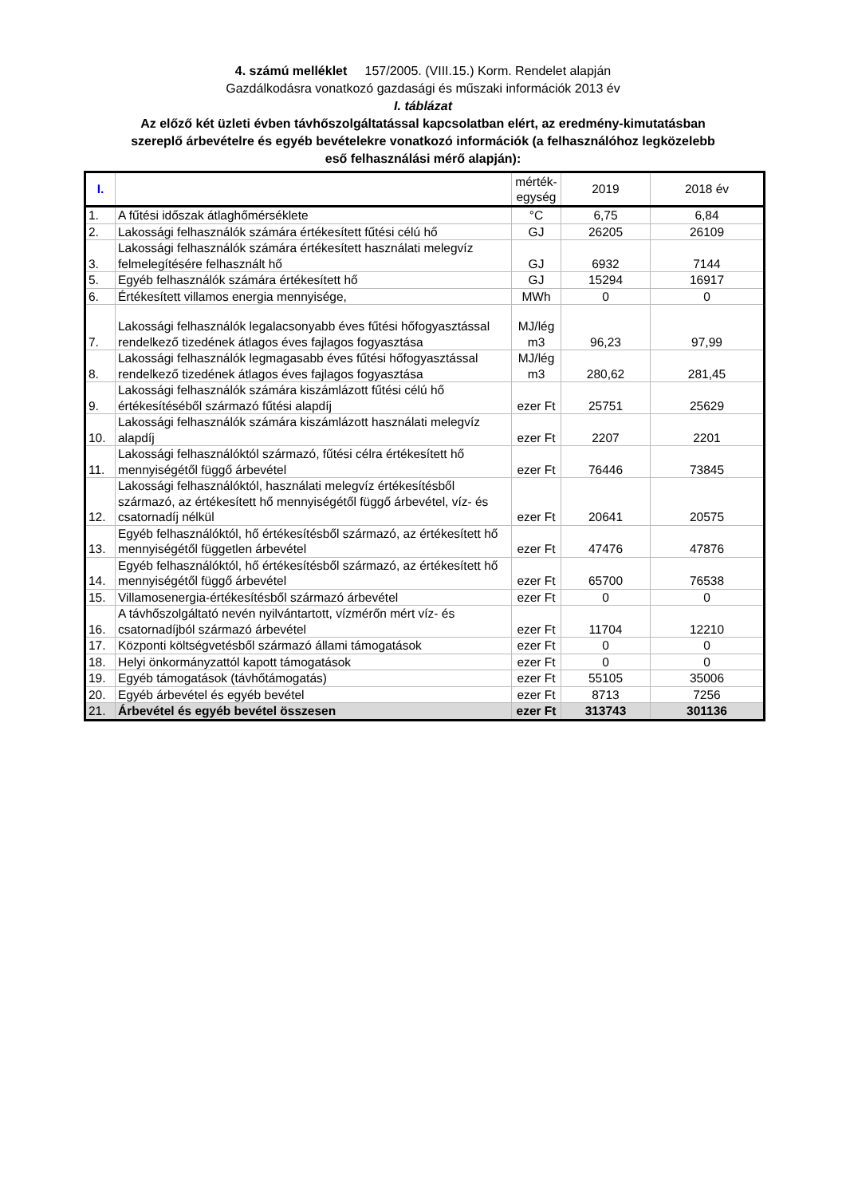4. számú melléklet 157/2005. (VIII.15.) Korm. Rendelet alapján
Gazdálkodásra vonatkozó gazdasági és műszaki információk 2013 év
I. táblázat
Az előző két üzleti évben távhőszolgáltatással kapcsolatban elért, az eredmény-kimutatásban
szereplő árbevételre és egyéb bevételekre vonatkozó információk (a felhasználóhoz legközelebb
eső felhasználási mérő alapján):
| I. | | mérték- egység | 2019 | 2018 év |
| --- | --- | --- | --- | --- |
| 1. | A fűtési időszak átlaghőmérséklete | °C | 6,75 | 6,84 |
| 2. | Lakossági felhasználók számára értékesített fűtési célú hő | GJ | 26205 | 26109 |
| 3. | Lakossági felhasználók számára értékesített használati melegvíz felmelegítésére felhasznált hő | GJ | 6932 | 7144 |
| 5. | Egyéb felhasználók számára értékesített hő | GJ | 15294 | 16917 |
| 6. | Értékesített villamos energia mennyisége, | MWh | 0 | 0 |
| 7. | Lakossági felhasználók legalacsonyabb éves fűtési hőfogyasztással rendelkező tizedének átlagos éves fajlagos fogyasztása | MJ/lég m3 | 96,23 | 97,99 |
| 8. | Lakossági felhasználók legmagasabb éves fűtési hőfogyasztással rendelkező tizedének átlagos éves fajlagos fogyasztása | MJ/lég m3 | 280,62 | 281,45 |
| 9. | Lakossági felhasználók számára kiszámlázott fűtési célú hő értékesítéséből származó fűtési alapdíj | ezer Ft | 25751 | 25629 |
| 10. | Lakossági felhasználók számára kiszámlázott használati melegvíz alapdíj | ezer Ft | 2207 | 2201 |
| 11. | Lakossági felhasználóktól származó, fűtési célra értékesített hő mennyiségétől függő árbevétel | ezer Ft | 76446 | 73845 |
| 12. | Lakossági felhasználóktól, használati melegvíz értékesítésből származó, az értékesített hő mennyiségétől függő árbevétel, víz- és csatornadíj nélkül | ezer Ft | 20641 | 20575 |
| 13. | Egyéb felhasználóktól, hő értékesítésből származó, az értékesített hő mennyiségétől független árbevétel | ezer Ft | 47476 | 47876 |
| 14. | Egyéb felhasználóktól, hő értékesítésből származó, az értékesített hő mennyiségétől függő árbevétel | ezer Ft | 65700 | 76538 |
| 15. | Villamosenergia-értékesítésből származó árbevétel | ezer Ft | 0 | 0 |
| 16. | A távhőszolgáltató nevén nyilvántartott, vízmérőn mért víz- és csatornadíjból származó árbevétel | ezer Ft | 11704 | 12210 |
| 17. | Központi költségvetésből származó állami támogatások | ezer Ft | 0 | 0 |
| 18. | Helyi önkormányzattól kapott támogatások | ezer Ft | 0 | 0 |
| 19. | Egyéb támogatások (távhőtámogatás) | ezer Ft | 55105 | 35006 |
| 20. | Egyéb árbevétel és egyéb bevétel | ezer Ft | 8713 | 7256 |
| 21. | Árbevétel és egyéb bevétel összesen | ezer Ft | 313743 | 301136 |